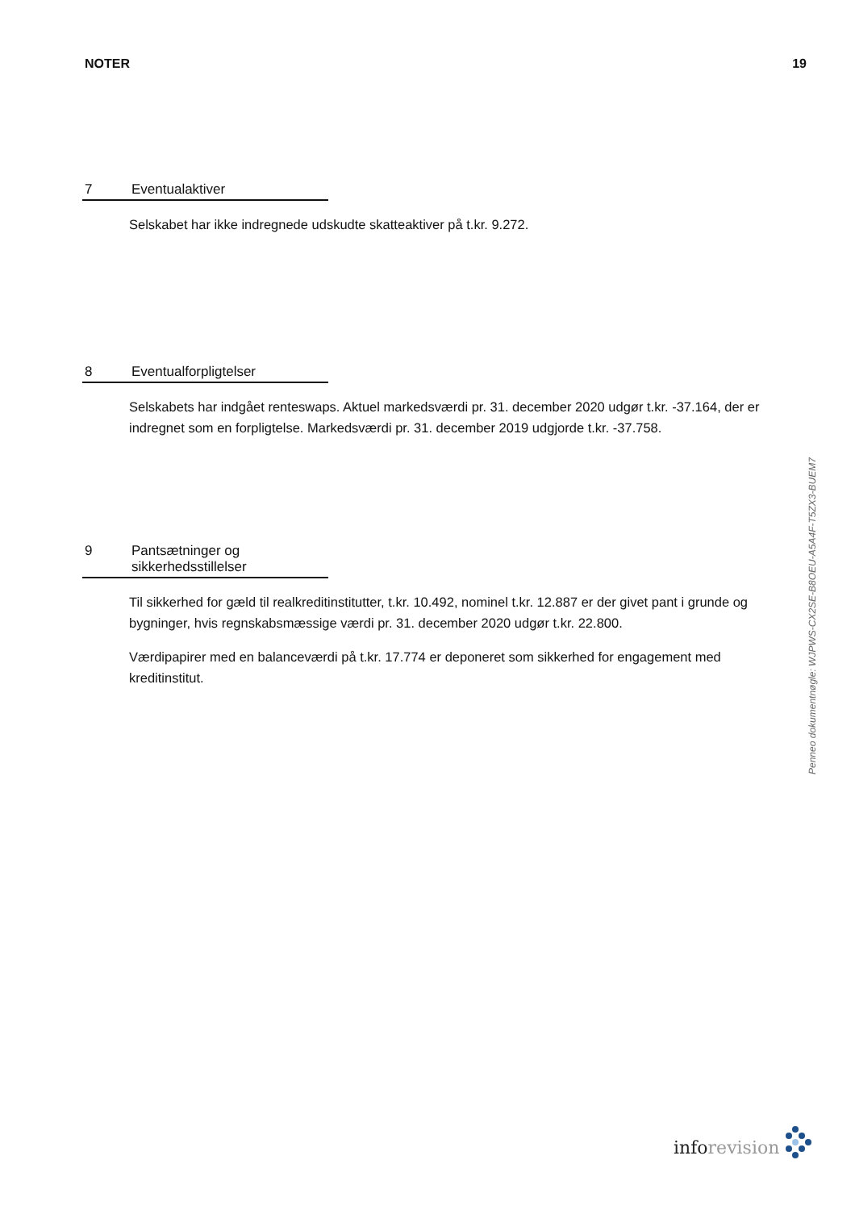NOTER 19
7 Eventualaktiver
Selskabet har ikke indregnede udskudte skatteaktiver på t.kr. 9.272.
8 Eventualforpligtelser
Selskabets har indgået renteswaps. Aktuel markedsværdi pr. 31. december 2020 udgør t.kr. -37.164, der er indregnet som en forpligtelse. Markedsværdi pr. 31. december 2019 udgjorde t.kr. -37.758.
9 Pantsætninger og sikkerhedsstillelser
Til sikkerhed for gæld til realkreditinstitutter, t.kr. 10.492, nominel t.kr. 12.887 er der givet pant i grunde og bygninger, hvis regnskabsmæssige værdi pr. 31. december 2020 udgør t.kr. 22.800.
Værdipapirer med en balanceværdi på t.kr. 17.774 er deponeret som sikkerhed for engagement med kreditinstitut.
Penneo dokumentnøgle: WJPWS-CX2SE-B8OEU-A5A4F-T5ZX3-BUEM7
info revision